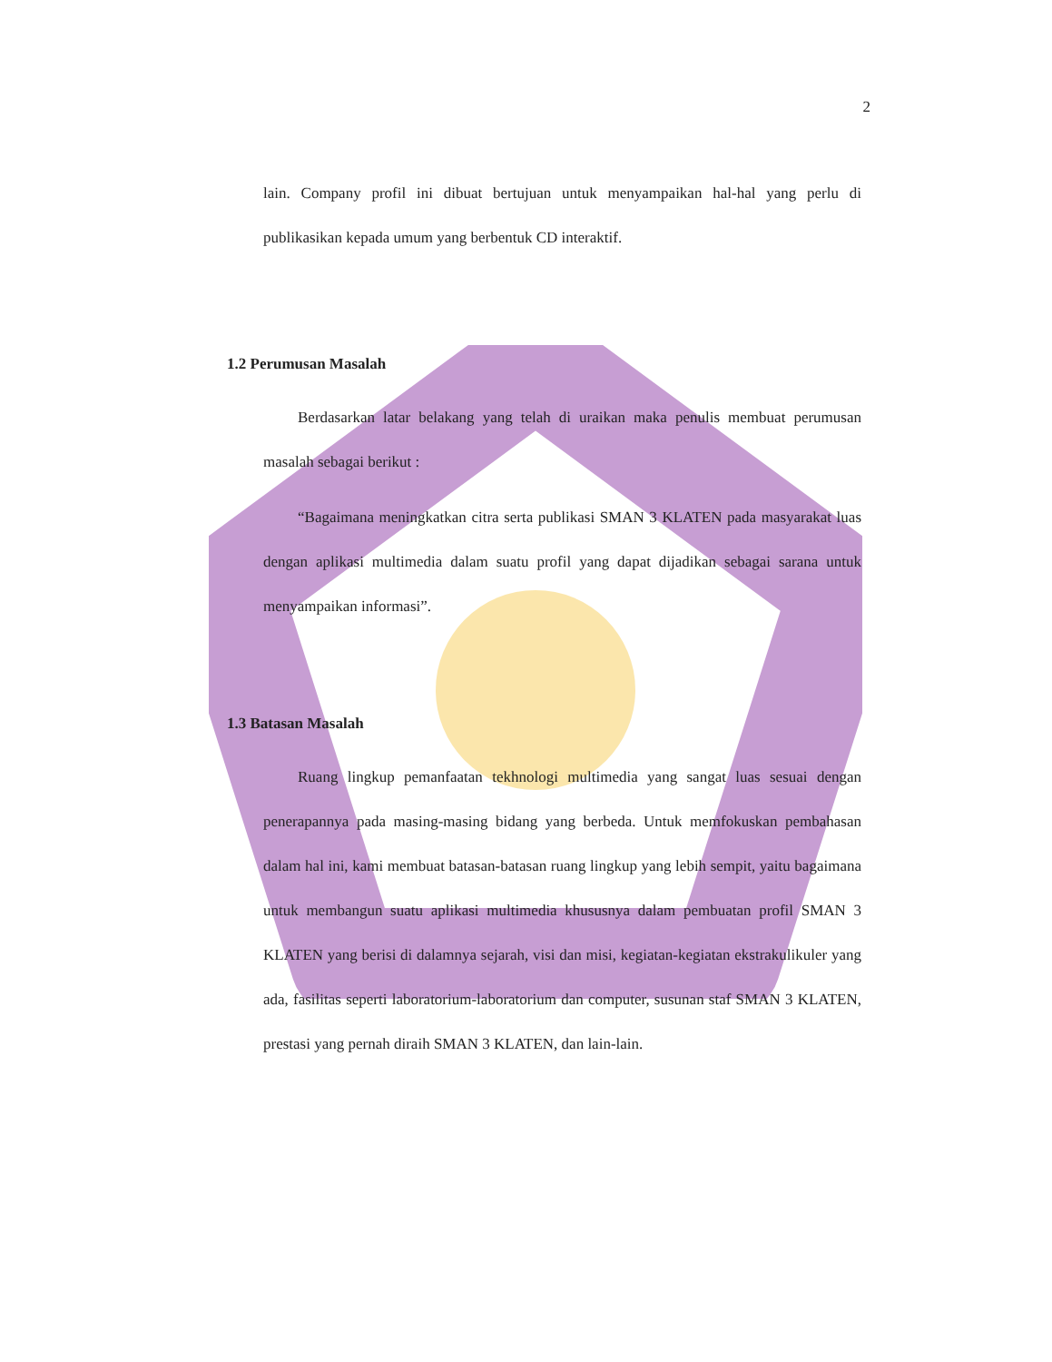2
lain. Company profil ini dibuat bertujuan untuk menyampaikan hal-hal yang perlu di publikasikan kepada umum yang berbentuk CD interaktif.
1.2 Perumusan Masalah
Berdasarkan latar belakang yang telah di uraikan maka penulis membuat perumusan masalah sebagai berikut :
“Bagaimana meningkatkan citra serta publikasi SMAN 3 KLATEN pada masyarakat luas dengan aplikasi multimedia dalam suatu profil yang dapat dijadikan sebagai sarana untuk menyampaikan informasi”.
1.3 Batasan Masalah
Ruang lingkup pemanfaatan tekhnologi multimedia yang sangat luas sesuai dengan penerapannya pada masing-masing bidang yang berbeda. Untuk memfokuskan pembahasan dalam hal ini, kami membuat batasan-batasan ruang lingkup yang lebih sempit, yaitu bagaimana untuk membangun suatu aplikasi multimedia khususnya dalam pembuatan profil SMAN 3 KLATEN yang berisi di dalamnya sejarah, visi dan misi, kegiatan-kegiatan ekstrakulikuler yang ada, fasilitas seperti laboratorium-laboratorium dan computer, susunan staf SMAN 3 KLATEN, prestasi yang pernah diraih SMAN 3 KLATEN, dan lain-lain.